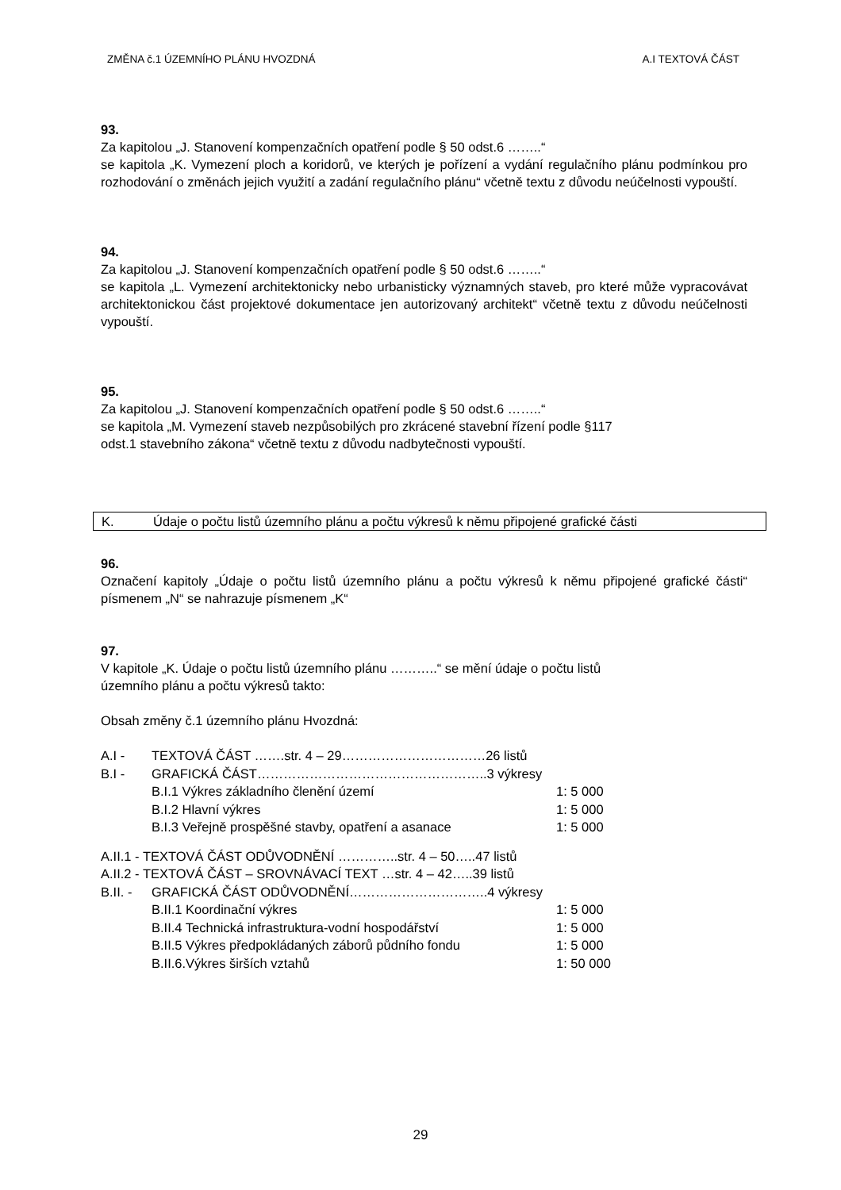ZMĚNA č.1 ÚZEMNÍHO PLÁNU HVOZDNÁ A.I TEXTOVÁ ČÁST
93.
Za kapitolou „J. Stanovení kompenzačních opatření podle § 50 odst.6 ……..“
se kapitola „K. Vymezení ploch a koridorů, ve kterých je pořízení a vydání regulačního plánu podmínkou pro rozhodování o změnách jejich využití a zadání regulačního plánu“ včetně textu z důvodu neúčelnosti vypouští.
94.
Za kapitolou „J. Stanovení kompenzačních opatření podle § 50 odst.6 ……..“
se kapitola „L. Vymezení architektonicky nebo urbanisticky významných staveb, pro které může vypracovávat architektonickou část projektové dokumentace jen autorizovaný architekt“ včetně textu z důvodu neúčelnosti vypouští.
95.
Za kapitolou „J. Stanovení kompenzačních opatření podle § 50 odst.6 ……..“
se kapitola „M. Vymezení staveb nezpůsobilých pro zkrácené stavební řízení podle §117
odst.1 stavebního zákona“ včetně textu z důvodu nadbytečnosti vypouští.
K. Údaje o počtu listů územního plánu a počtu výkresů k němu připojené grafické části
96.
Označení kapitoly „Údaje o počtu listů územního plánu a počtu výkresů k němu připojené grafické části“ písmenem „N“ se nahrazuje písmenem „K“
97.
V kapitole „K. Údaje o počtu listů územního plánu ………..“ se mění údaje o počtu listů
územního plánu a počtu výkresů takto:
Obsah změny č.1 územního plánu Hvozdná:
| A.I - | TEXTOVÁ ČÁST …….str. 4 – 29……………………………26 listů | |
| B.I - | GRAFICKÁ ČÁST……………………………………………..3 výkresy | |
| | B.I.1 Výkres základního členění území | 1: 5 000 |
| | B.I.2 Hlavní výkres | 1: 5 000 |
| | B.I.3 Veřejně prospěšné stavby, opatření a asanace | 1: 5 000 |
| A.II.1 - TEXTOVÁ ČÁST ODŮVODNĚNÍ …………..str. 4 – 50…..47 listů | | |
| A.II.2 - TEXTOVÁ ČÁST – SROVNÁVACÍ TEXT …str. 4 – 42…..39 listů | | |
| B.II. - | GRAFICKÁ ČÁST ODŮVODNĚNÍ…………………………..4 výkresy | |
| | B.II.1 Koordinační výkres | 1: 5 000 |
| | B.II.4 Technická infrastruktura-vodní hospodářství | 1: 5 000 |
| | B.II.5 Výkres předpokládaných záborů půdního fondu | 1: 5 000 |
| | B.II.6.Výkres širších vztahů | 1: 50 000 |
29